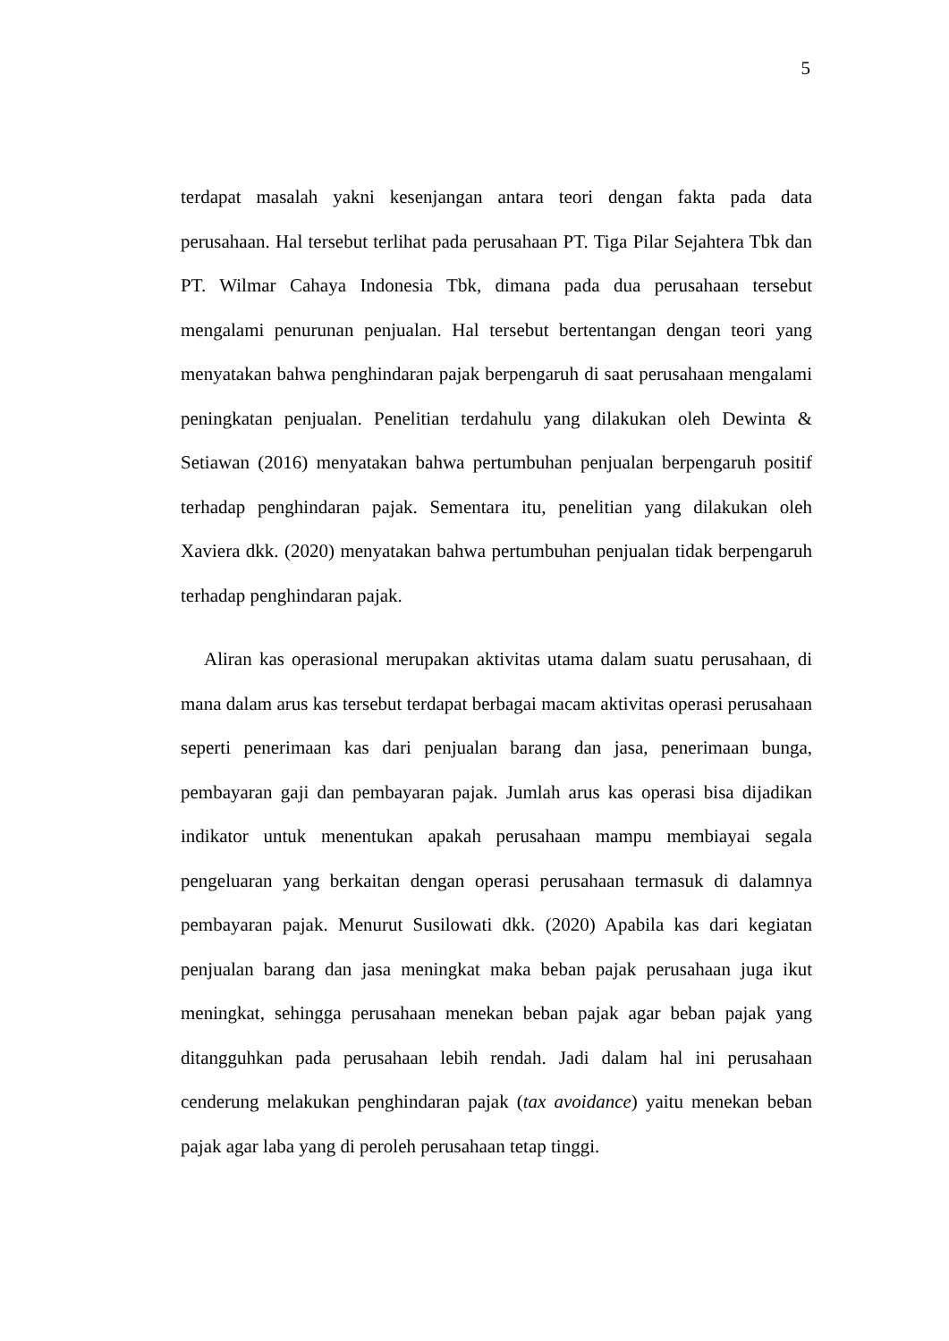5
terdapat masalah yakni kesenjangan antara teori dengan fakta pada data perusahaan. Hal tersebut terlihat pada perusahaan PT. Tiga Pilar Sejahtera Tbk dan PT. Wilmar Cahaya Indonesia Tbk, dimana pada dua perusahaan tersebut mengalami penurunan penjualan. Hal tersebut bertentangan dengan teori yang menyatakan bahwa penghindaran pajak berpengaruh di saat perusahaan mengalami peningkatan penjualan. Penelitian terdahulu yang dilakukan oleh Dewinta & Setiawan (2016) menyatakan bahwa pertumbuhan penjualan berpengaruh positif terhadap penghindaran pajak. Sementara itu, penelitian yang dilakukan oleh Xaviera dkk. (2020) menyatakan bahwa pertumbuhan penjualan tidak berpengaruh terhadap penghindaran pajak.
Aliran kas operasional merupakan aktivitas utama dalam suatu perusahaan, di mana dalam arus kas tersebut terdapat berbagai macam aktivitas operasi perusahaan seperti penerimaan kas dari penjualan barang dan jasa, penerimaan bunga, pembayaran gaji dan pembayaran pajak. Jumlah arus kas operasi bisa dijadikan indikator untuk menentukan apakah perusahaan mampu membiayai segala pengeluaran yang berkaitan dengan operasi perusahaan termasuk di dalamnya pembayaran pajak. Menurut Susilowati dkk. (2020) Apabila kas dari kegiatan penjualan barang dan jasa meningkat maka beban pajak perusahaan juga ikut meningkat, sehingga perusahaan menekan beban pajak agar beban pajak yang ditangguhkan pada perusahaan lebih rendah. Jadi dalam hal ini perusahaan cenderung melakukan penghindaran pajak (tax avoidance) yaitu menekan beban pajak agar laba yang di peroleh perusahaan tetap tinggi.